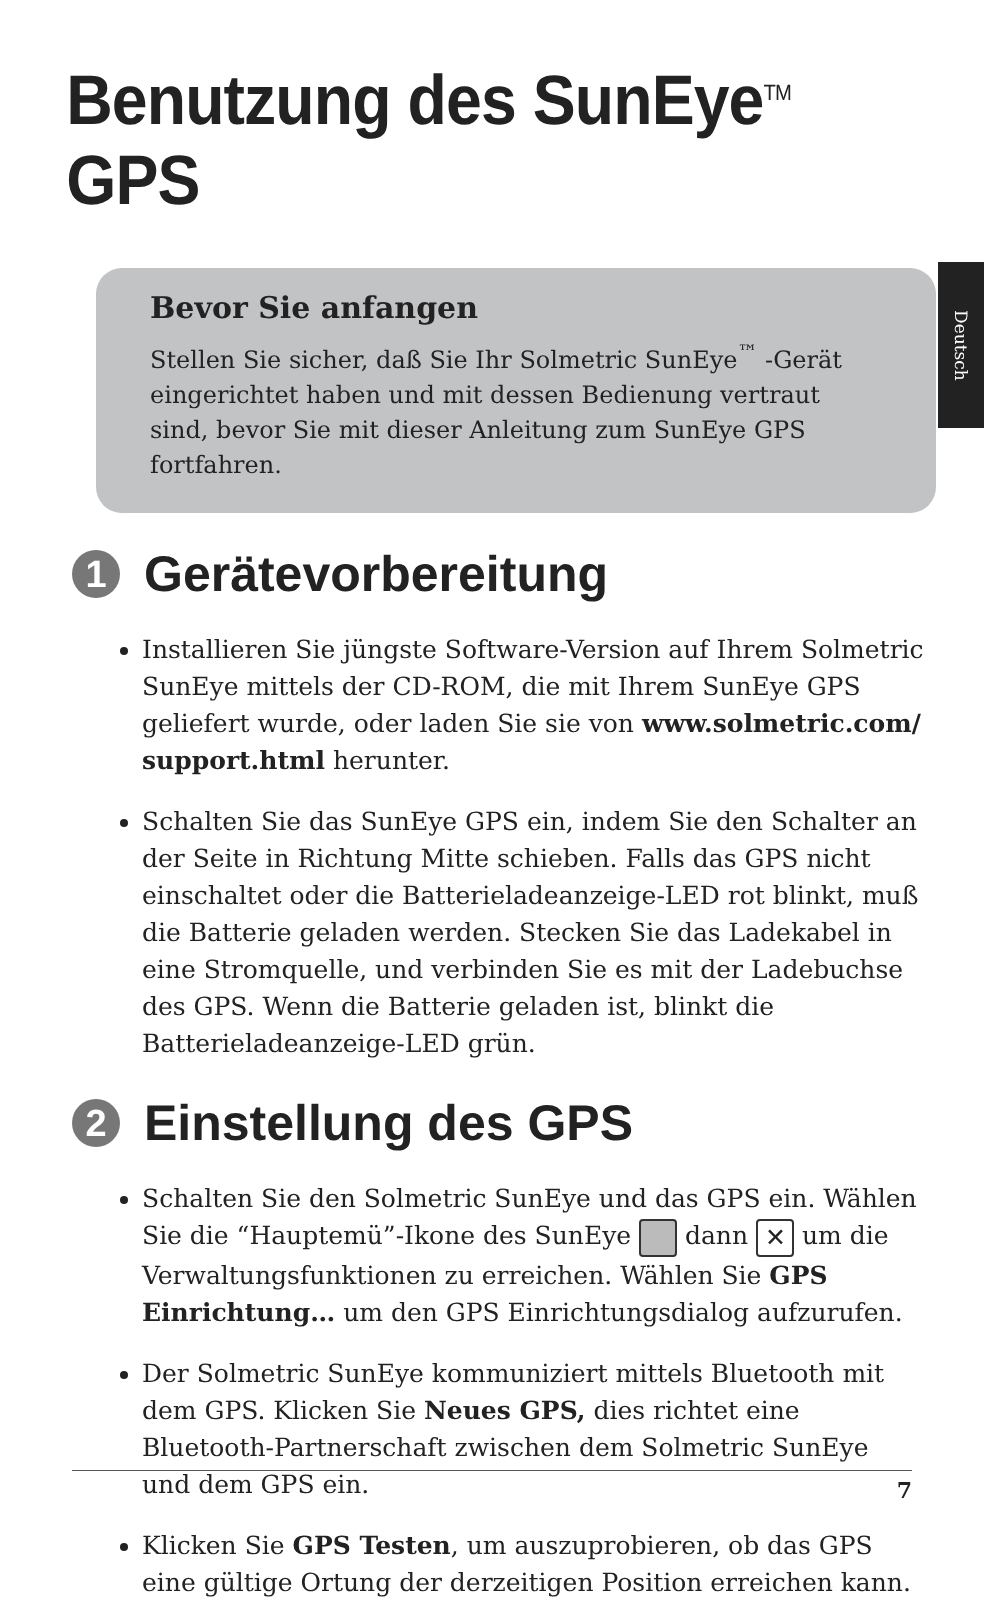Benutzung des SunEye<sup>TM</sup> GPS
Deutsch
Bevor Sie anfangen
Stellen Sie sicher, daß Sie Ihr Solmetric SunEye<sup>™</sup> -Gerät eingerichtet haben und mit dessen Bedienung vertraut sind, bevor Sie mit dieser Anleitung zum SunEye GPS fortfahren.
1 Gerätevorbereitung
Installieren Sie jüngste Software-Version auf Ihrem Solmetric SunEye mittels der CD-ROM, die mit Ihrem SunEye GPS geliefert wurde, oder laden Sie sie von www.solmetric.com/ support.html herunter.
Schalten Sie das SunEye GPS ein, indem Sie den Schalter an der Seite in Richtung Mitte schieben. Falls das GPS nicht einschaltet oder die Batterieladeanzeige-LED rot blinkt, muß die Batterie geladen werden. Stecken Sie das Ladekabel in eine Stromquelle, und verbinden Sie es mit der Ladebuchse des GPS. Wenn die Batterie geladen ist, blinkt die Batterieladeanzeige-LED grün.
2 Einstellung des GPS
Schalten Sie den Solmetric SunEye und das GPS ein. Wählen Sie die “Hauptemü”-Ikone des SunEye dann ✕ um die Verwaltungsfunktionen zu erreichen. Wählen Sie GPS Einrichtung… um den GPS Einrichtungsdialog aufzurufen.
Der Solmetric SunEye kommuniziert mittels Bluetooth mit dem GPS. Klicken Sie Neues GPS, dies richtet eine Bluetooth-Partnerschaft zwischen dem Solmetric SunEye und dem GPS ein.
Klicken Sie GPS Testen, um auszuprobieren, ob das GPS eine gültige Ortung der derzeitigen Position erreichen kann.
7